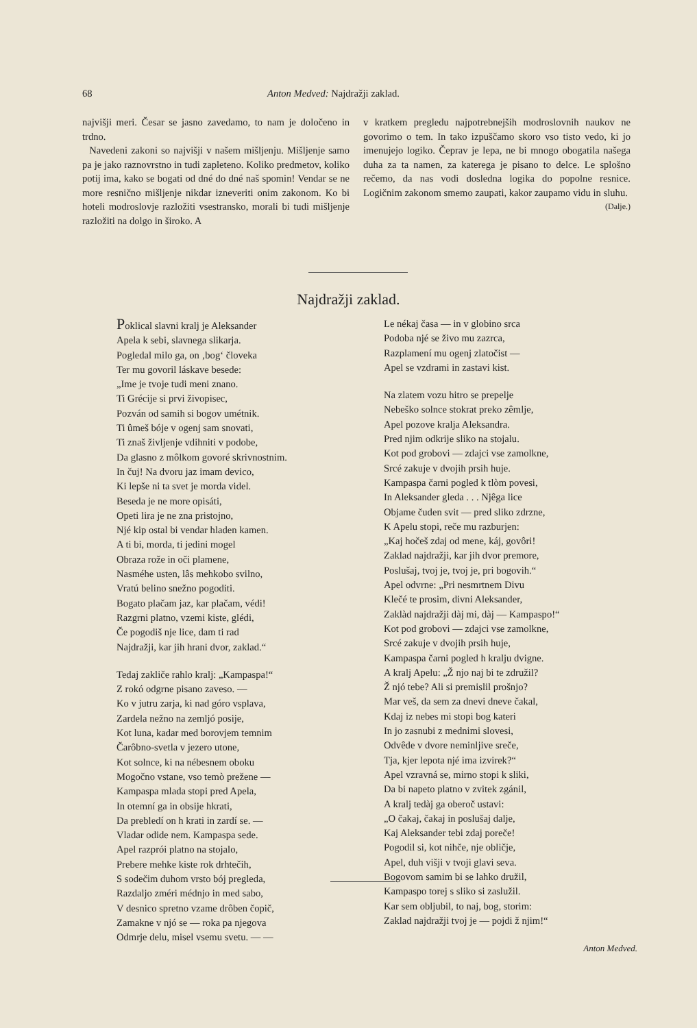68 Anton Medved: Najdražji zaklad.
najvišji meri. Česar se jasno zavedamo, to nam je določeno in trdno.
Navedeni zakoni so najvišji v našem mišljenju. Mišljenje samo pa je jako raznovrstno in tudi zapleteno. Koliko predmetov, koliko potij ima, kako se bogati od dné do dné naš spomin! Vendar se ne more resnično mišljenje nikdar izneveriti onim zakonom. Ko bi hoteli modroslovje razložiti vsestransko, morali bi tudi mišljenje razložiti na dolgo in široko. A
v kratkem pregledu najpotrebnejših modroslovnih naukov ne govorimo o tem. In tako izpuščamo skoro vso tisto vedo, ki jo imenujejo logiko. Čeprav je lepa, ne bi mnogo obogatila našega duha za ta namen, za katerega je pisano to delce. Le splošno rečemo, da nas vodi dosledna logika do popolne resnice. Logičnim zakonom smemo zaupati, kakor zaupamo vidu in sluhu. (Dalje.)
Najdražji zaklad.
Poklical slavni kralj je Aleksander
Apela k sebi, slavnega slikarja.
Pogledal milo ga, on ‚bog‘ človeka
Ter mu govoril láskave besede:
„Ime je tvoje tudi meni znano.
Ti Grécije si prvi živopisec,
Pozván od samih si bogov umétnik.
Ti ûmeš bóje v ogenj sam snovati,
Ti znaš življenje vdihniti v podobe,
Da glasno z môlkom govoré skrivnostnim.
In čuj! Na dvoru jaz imam devico,
Ki lepše ni ta svet je morda videl.
Beseda je ne more opisáti,
Opeti lira je ne zna pristojno,
Njé kip ostal bi vendar hladen kamen.
A ti bi, morda, ti jedini mogel
Obraza rože in oči plamene,
Nasméhe usten, lâs mehkobo svilno,
Vratú belino snežno pogoditi.
Bogato plačam jaz, kar plačam, védi!
Razgrni platno, vzemi kiste, glédi,
Če pogodiš nje lice, dam ti rad
Najdražji, kar jih hrani dvor, zaklad.“
Tedaj zakliče rahlo kralj: „Kampaspa!“
Z rokó odgrne pisano zaveso. —
Ko v jutru zarja, ki nad góro vsplava,
Zardela nežno na zemljó posije,
Kot luna, kadar med borovjem temnim
Čarôbno-svetla v jezero utone,
Kot solnce, ki na nébesnem oboku
Mogočno vstane, vso temò prežene —
Kampaspa mlada stopi pred Apela,
In otemní ga in obsije hkrati,
Da prebledí on h krati in zardí se. —
Vladar odide nem. Kampaspa sede.
Apel razprói platno na stojalo,
Prebere mehke kiste rok drhtečih,
S sodečim duhom vrsto bój pregleda,
Razdaljo zméri médnjo in med sabo,
V desnico spretno vzame drôben čopič,
Zamakne v njó se — roka pa njegova
Odmrje delu, misel vsemu svetu. — —
Le nékaj časa — in v globino srca
Podoba njé se živo mu zazrca,
Razplamení mu ogenj zlatočist —
Apel se vzdrami in zastavi kist.
Na zlatem vozu hitro se prepelje
Nebeško solnce stokrat preko zêmlje,
Apel pozove kralja Aleksandra.
Pred njim odkrije sliko na stojalu.
Kot pod grobovi — zdajci vse zamolkne,
Srcé zakuje v dvojih prsih huje.
Kampaspa čarni pogled k tlòm povesi,
In Aleksander gleda . . . Njêga lice
Objame čuden svit — pred sliko zdrzne,
K Apelu stopi, reče mu razburjen:
„Kaj hočeš zdaj od mene, káj, govôri!
Zaklad najdražji, kar jih dvor premore,
Poslušaj, tvoj je, tvoj je, pri bogovih.“
Apel odvrne: „Pri nesmrtnem Divu
Klečé te prosim, divni Aleksander,
Zaklàd najdražji dàj mi, dàj — Kampaspo!“
Kot pod grobovi — zdajci vse zamolkne,
Srcé zakuje v dvojih prsih huje,
Kampaspa čarni pogled h kralju dvigne.
A kralj Apelu: „Ž njo naj bi te združil?
Ž njó tebe? Ali si premislil prošnjo?
Mar veš, da sem za dnevi dneve čakal,
Kdaj iz nebes mi stopi bog kateri
In jo zasnubi z mednimi slovesi,
Odvêde v dvore neminljive sreče,
Tja, kjer lepota njé ima izvirek?“
Apel vzravná se, mirno stopi k sliki,
Da bi napeto platno v zvitek zgánil,
A kralj tedàj ga oberoč ustavi:
„O čakaj, čakaj in poslušaj dalje,
Kaj Aleksander tebi zdaj poreče!
Pogodil si, kot nihče, nje obličje,
Apel, duh višji v tvoji glavi seva.
Bogovom samim bi se lahko družil,
Kampaspo torej s sliko si zaslužil.
Kar sem obljubil, to naj, bog, storim:
Zaklad najdražji tvoj je — pojdi ž njim!“
Anton Medved.